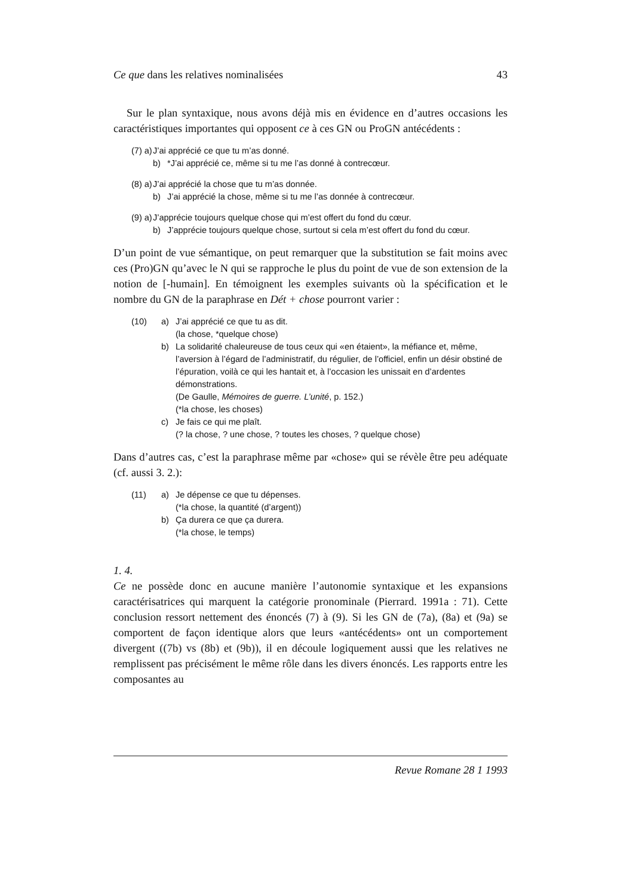Ce que dans les relatives nominalisées 43
Sur le plan syntaxique, nous avons déjà mis en évidence en d’autres occasions les caractéristiques importantes qui opposent ce à ces GN ou ProGN antécédents :
(7) a) J’ai apprécié ce que tu m’as donné.
b) *J’ai apprécié ce, même si tu me l’as donné à contrecœur.
(8) a) J’ai apprécié la chose que tu m’as donnée.
b) J’ai apprécié la chose, même si tu me l’as donnée à contrecœur.
(9) a) J’apprécie toujours quelque chose qui m’est offert du fond du cœur.
b) J’apprécie toujours quelque chose, surtout si cela m’est offert du fond du cœur.
D’un point de vue sémantique, on peut remarquer que la substitution se fait moins avec ces (Pro)GN qu’avec le N qui se rapproche le plus du point de vue de son extension de la notion de [-humain]. En témoignent les exemples suivants où la spécification et le nombre du GN de la paraphrase en Dét + chose pourront varier :
(10) a) J’ai apprécié ce que tu as dit.
(la chose, *quelque chose)
b) La solidarité chaleureuse de tous ceux qui «en étaient», la méfiance et, même, l’aversion à l’égard de l’administratif, du régulier, de l’officiel, enfin un désir obstiné de l’épuration, voilà ce qui les hantait et, à l’occasion les unissait en d’ardentes démonstrations.
(De Gaulle, Mémoires de guerre. L’unité, p. 152.)
(*la chose, les choses)
c) Je fais ce qui me plaît.
(? la chose, ? une chose, ? toutes les choses, ? quelque chose)
Dans d’autres cas, c’est la paraphrase même par «chose» qui se révèle être peu adéquate (cf. aussi 3. 2.):
(11) a) Je dépense ce que tu dépenses.
(*la chose, la quantité (d’argent))
b) Ça durera ce que ça durera.
(*la chose, le temps)
1. 4.
Ce ne possède donc en aucune manière l’autonomie syntaxique et les expansions caractérisatrices qui marquent la catégorie pronominale (Pierrard. 1991a : 71). Cette conclusion ressort nettement des énoncés (7) à (9). Si les GN de (7a), (8a) et (9a) se comportent de façon identique alors que leurs «antécédents» ont un comportement divergent ((7b) vs (8b) et (9b)), il en découle logiquement aussi que les relatives ne remplissent pas précisément le même rôle dans les divers énoncés. Les rapports entre les composantes au
Revue Romane 28 1 1993